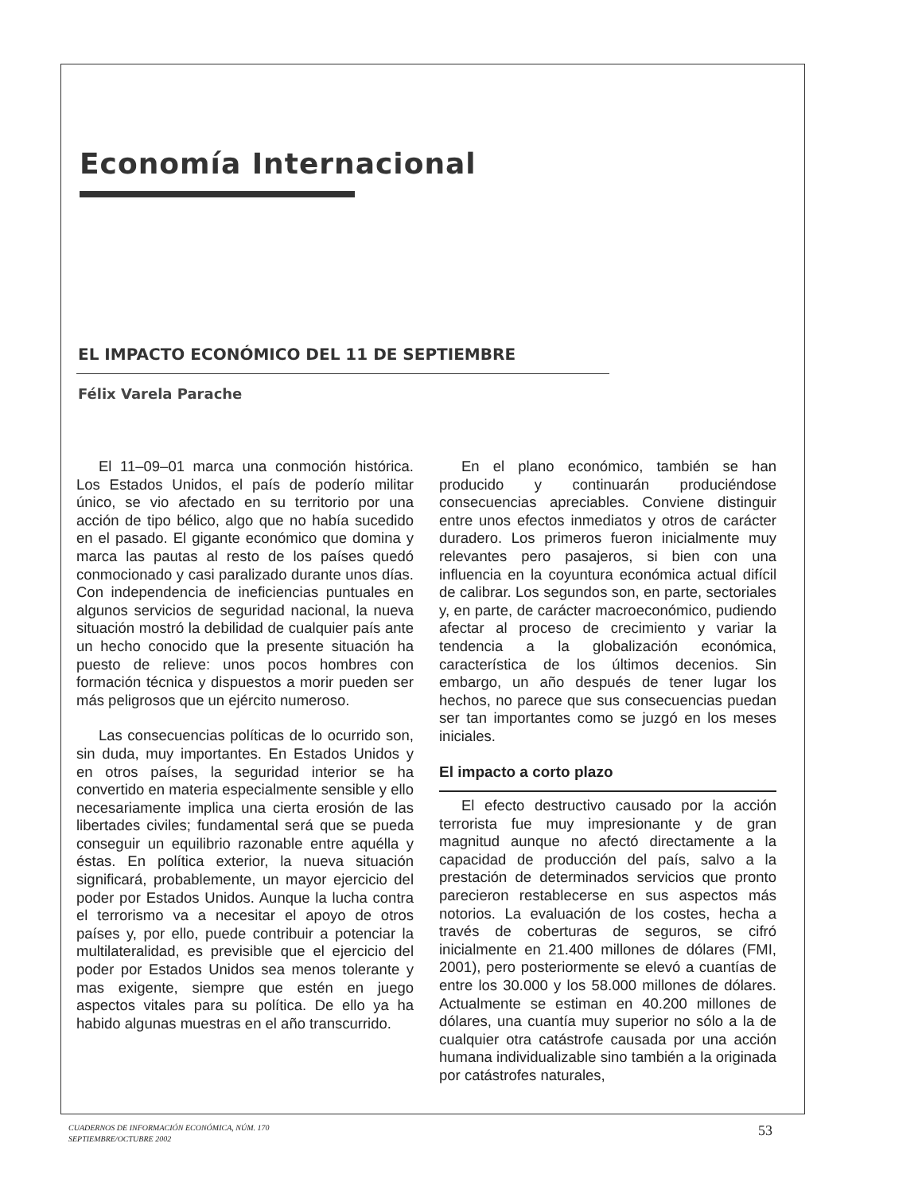Economía Internacional
EL IMPACTO ECONÓMICO DEL 11 DE SEPTIEMBRE
Félix Varela Parache
El 11–09–01 marca una conmoción histórica. Los Estados Unidos, el país de poderío militar único, se vio afectado en su territorio por una acción de tipo bélico, algo que no había sucedido en el pasado. El gigante económico que domina y marca las pautas al resto de los países quedó conmocionado y casi paralizado durante unos días. Con independencia de ineficiencias puntuales en algunos servicios de seguridad nacional, la nueva situación mostró la debilidad de cualquier país ante un hecho conocido que la presente situación ha puesto de relieve: unos pocos hombres con formación técnica y dispuestos a morir pueden ser más peligrosos que un ejército numeroso.
Las consecuencias políticas de lo ocurrido son, sin duda, muy importantes. En Estados Unidos y en otros países, la seguridad interior se ha convertido en materia especialmente sensible y ello necesariamente implica una cierta erosión de las libertades civiles; fundamental será que se pueda conseguir un equilibrio razonable entre aquélla y éstas. En política exterior, la nueva situación significará, probablemente, un mayor ejercicio del poder por Estados Unidos. Aunque la lucha contra el terrorismo va a necesitar el apoyo de otros países y, por ello, puede contribuir a potenciar la multilateralidad, es previsible que el ejercicio del poder por Estados Unidos sea menos tolerante y mas exigente, siempre que estén en juego aspectos vitales para su política. De ello ya ha habido algunas muestras en el año transcurrido.
En el plano económico, también se han producido y continuarán produciéndose consecuencias apreciables. Conviene distinguir entre unos efectos inmediatos y otros de carácter duradero. Los primeros fueron inicialmente muy relevantes pero pasajeros, si bien con una influencia en la coyuntura económica actual difícil de calibrar. Los segundos son, en parte, sectoriales y, en parte, de carácter macroeconómico, pudiendo afectar al proceso de crecimiento y variar la tendencia a la globalización económica, característica de los últimos decenios. Sin embargo, un año después de tener lugar los hechos, no parece que sus consecuencias puedan ser tan importantes como se juzgó en los meses iniciales.
El impacto a corto plazo
El efecto destructivo causado por la acción terrorista fue muy impresionante y de gran magnitud aunque no afectó directamente a la capacidad de producción del país, salvo a la prestación de determinados servicios que pronto parecieron restablecerse en sus aspectos más notorios. La evaluación de los costes, hecha a través de coberturas de seguros, se cifró inicialmente en 21.400 millones de dólares (FMI, 2001), pero posteriormente se elevó a cuantías de entre los 30.000 y los 58.000 millones de dólares. Actualmente se estiman en 40.200 millones de dólares, una cuantía muy superior no sólo a la de cualquier otra catástrofe causada por una acción humana individualizable sino también a la originada por catástrofes naturales,
CUADERNOS DE INFORMACIÓN ECONÓMICA, NÚM. 170
SEPTIEMBRE/OCTUBRE 2002
53